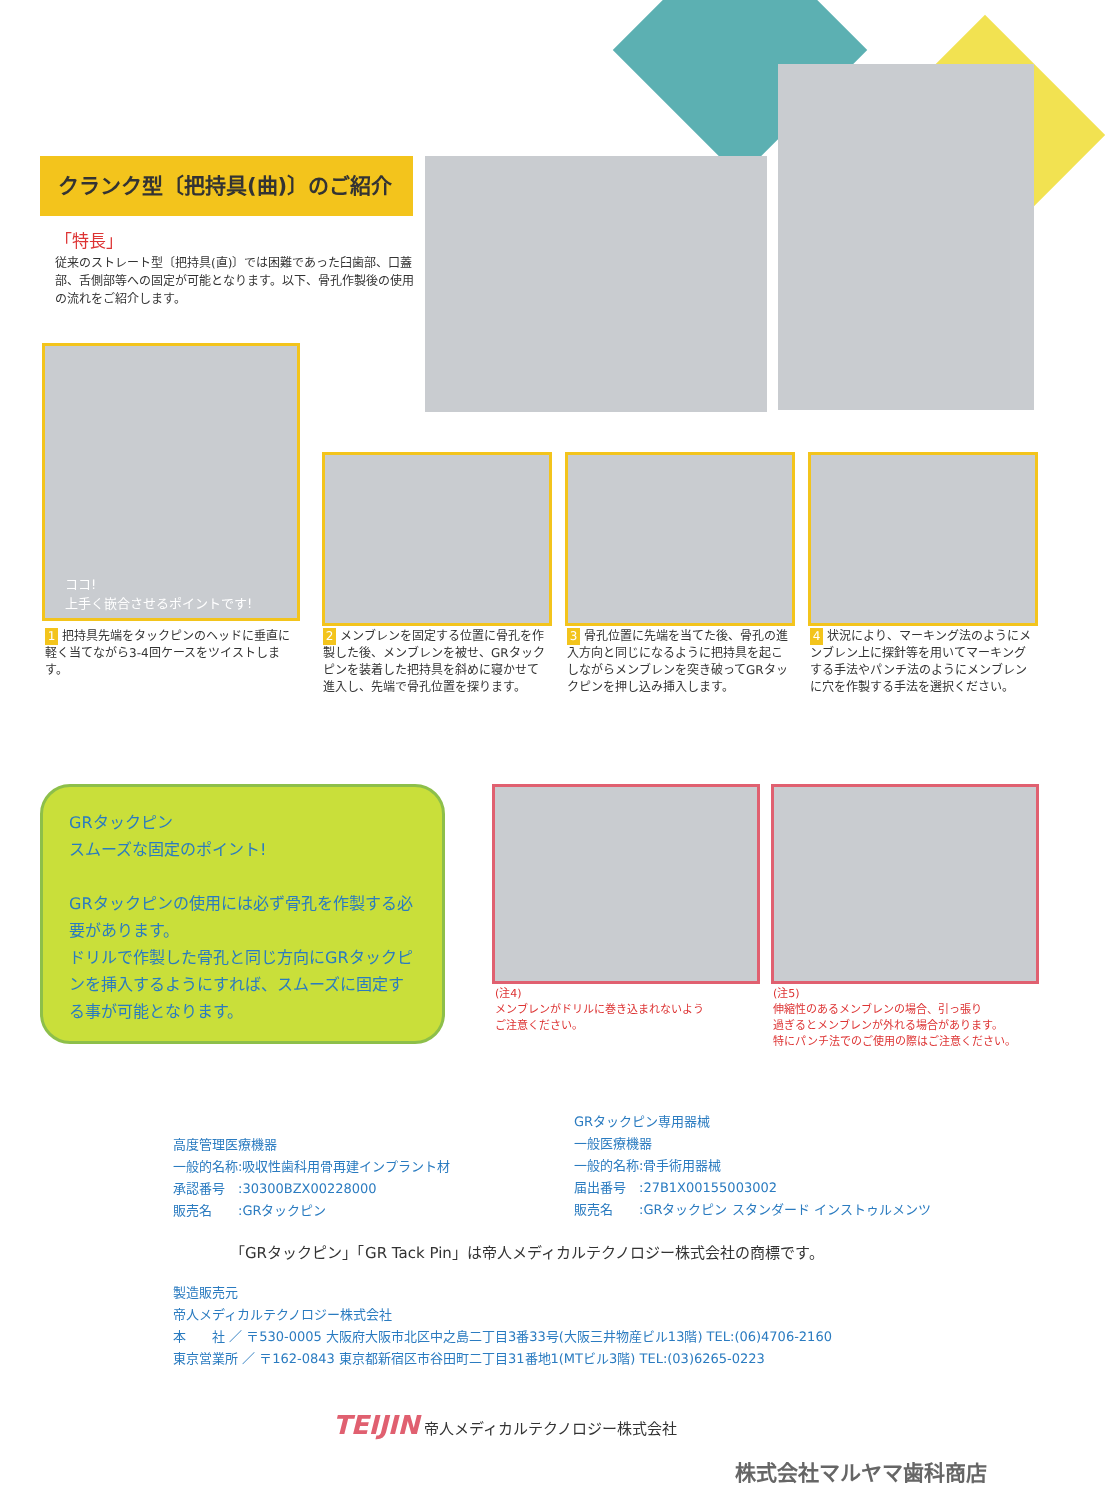クランク型〔把持具(曲)〕のご紹介
「特長」
従来のストレート型〔把持具(直)〕では困難であった臼歯部、口蓋部、舌側部等への固定が可能となります。以下、骨孔作製後の使用の流れをご紹介します。
ココ!
上手く嵌合させるポイントです!
1 把持具先端をタックピンのヘッドに垂直に軽く当てながら3-4回ケースをツイストします。
2 メンブレンを固定する位置に骨孔を作製した後、メンブレンを被せ、GRタックピンを装着した把持具を斜めに寝かせて進入し、先端で骨孔位置を探ります。
3 骨孔位置に先端を当てた後、骨孔の進入方向と同じになるように把持具を起こしながらメンブレンを突き破ってGRタックピンを押し込み挿入します。
4 状況により、マーキング法のようにメンブレン上に探針等を用いてマーキングする手法やパンチ法のようにメンブレンに穴を作製する手法を選択ください。
GRタックピン
スムーズな固定のポイント!
GRタックピンの使用には必ず骨孔を作製する必要があります。
ドリルで作製した骨孔と同じ方向にGRタックピンを挿入するようにすれば、スムーズに固定する事が可能となります。
(注4)
メンブレンがドリルに巻き込まれないよう
ご注意ください。
(注5)
伸縮性のあるメンブレンの場合、引っ張り
過ぎるとメンブレンが外れる場合があります。
特にパンチ法でのご使用の際はご注意ください。
高度管理医療機器
一般的名称:吸収性歯科用骨再建インプラント材
承認番号　:30300BZX00228000
販売名　　:GRタックピン
GRタックピン専用器械
一般医療機器
一般的名称:骨手術用器械
届出番号　:27B1X00155003002
販売名　　:GRタックピン スタンダード インストゥルメンツ
「GRタックピン」「GR Tack Pin」は帝人メディカルテクノロジー株式会社の商標です。
製造販売元
帝人メディカルテクノロジー株式会社
本　　社 ／ 〒530-0005 大阪府大阪市北区中之島二丁目3番33号(大阪三井物産ビル13階) TEL:(06)4706-2160
東京営業所 ／ 〒162-0843 東京都新宿区市谷田町二丁目31番地1(MTビル3階) TEL:(03)6265-0223
TEIJIN 帝人メディカルテクノロジー株式会社
株式会社マルヤマ歯科商店